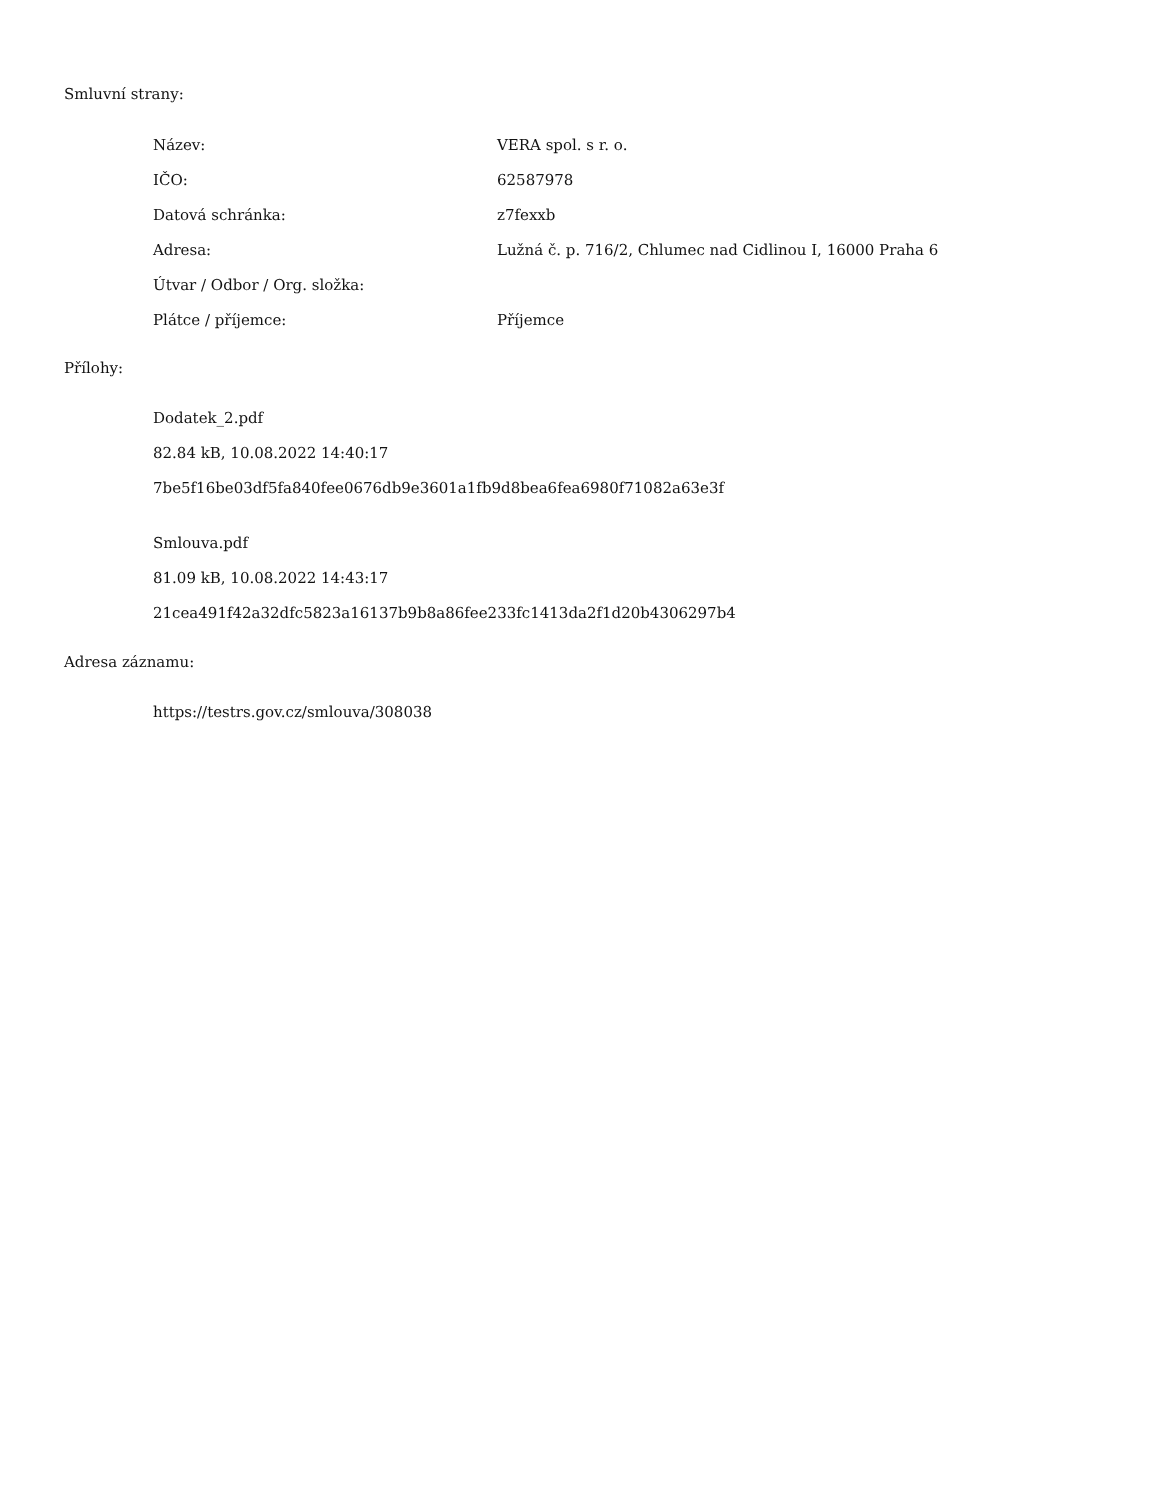Smluvní strany:
| Název: | VERA spol. s r. o. |
| IČO: | 62587978 |
| Datová schránka: | z7fexxb |
| Adresa: | Lužná č. p. 716/2, Chlumec nad Cidlinou I, 16000 Praha 6 |
| Útvar / Odbor / Org. složka: | |
| Plátce / příjemce: | Příjemce |
Přílohy:
Dodatek_2.pdf
82.84 kB, 10.08.2022 14:40:17
7be5f16be03df5fa840fee0676db9e3601a1fb9d8bea6fea6980f71082a63e3f
Smlouva.pdf
81.09 kB, 10.08.2022 14:43:17
21cea491f42a32dfc5823a16137b9b8a86fee233fc1413da2f1d20b4306297b4
Adresa záznamu:
https://testrs.gov.cz/smlouva/308038